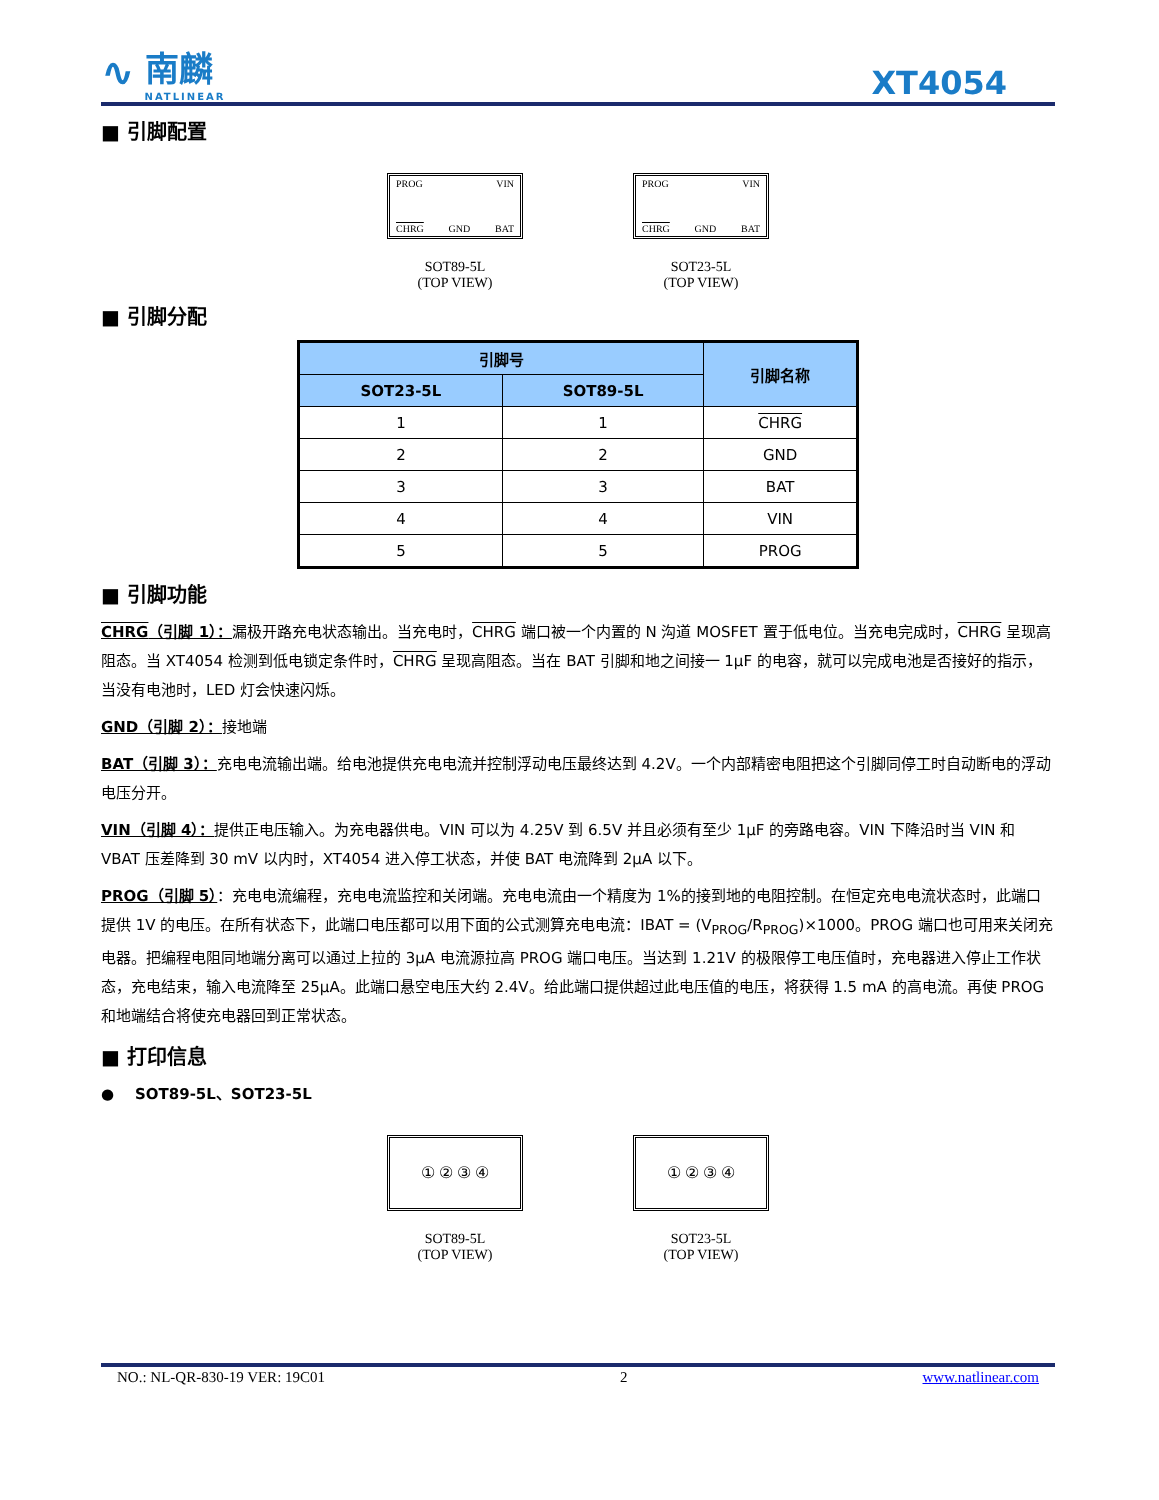∿
南麟
NATLINEAR
XT4054
■ 引脚配置
PROG VIN
CHRG GND BAT
SOT89-5L
(TOP VIEW)
PROG VIN
CHRG GND BAT
SOT23-5L
(TOP VIEW)
■ 引脚分配
| 引脚号 | | 引脚名称 |
| --- | --- | --- |
| SOT23-5L | SOT89-5L | |
| 1 | 1 | CHRG |
| 2 | 2 | GND |
| 3 | 3 | BAT |
| 4 | 4 | VIN |
| 5 | 5 | PROG |
■ 引脚功能
CHRG（引脚 1）：漏极开路充电状态输出。当充电时，CHRG 端口被一个内置的 N 沟道 MOSFET 置于低电位。当充电完成时，CHRG 呈现高阻态。当 XT4054 检测到低电锁定条件时，CHRG 呈现高阻态。当在 BAT 引脚和地之间接一 1μF 的电容，就可以完成电池是否接好的指示，当没有电池时，LED 灯会快速闪烁。
GND（引脚 2）：接地端
BAT（引脚 3）：充电电流输出端。给电池提供充电电流并控制浮动电压最终达到 4.2V。一个内部精密电阻把这个引脚同停工时自动断电的浮动电压分开。
VIN（引脚 4）：提供正电压输入。为充电器供电。VIN 可以为 4.25V 到 6.5V 并且必须有至少 1μF 的旁路电容。VIN 下降沿时当 VIN 和 VBAT 压差降到 30 mV 以内时，XT4054 进入停工状态，并使 BAT 电流降到 2μA 以下。
PROG（引脚 5）：充电电流编程，充电电流监控和关闭端。充电电流由一个精度为 1%的接到地的电阻控制。在恒定充电电流状态时，此端口提供 1V 的电压。在所有状态下，此端口电压都可以用下面的公式测算充电电流：IBAT = (V<sub>PROG</sub>/R<sub>PROG</sub>)×1000。PROG 端口也可用来关闭充电器。把编程电阻同地端分离可以通过上拉的 3μA 电流源拉高 PROG 端口电压。当达到 1.21V 的极限停工电压值时，充电器进入停止工作状态，充电结束，输入电流降至 25μA。此端口悬空电压大约 2.4V。给此端口提供超过此电压值的电压，将获得 1.5 mA 的高电流。再使 PROG 和地端结合将使充电器回到正常状态。
■ 打印信息
● SOT89-5L、SOT23-5L
① ② ③ ④
SOT89-5L
(TOP VIEW)
① ② ③ ④
SOT23-5L
(TOP VIEW)
NO.: NL-QR-830-19 VER: 19C01 2 www.natlinear.com